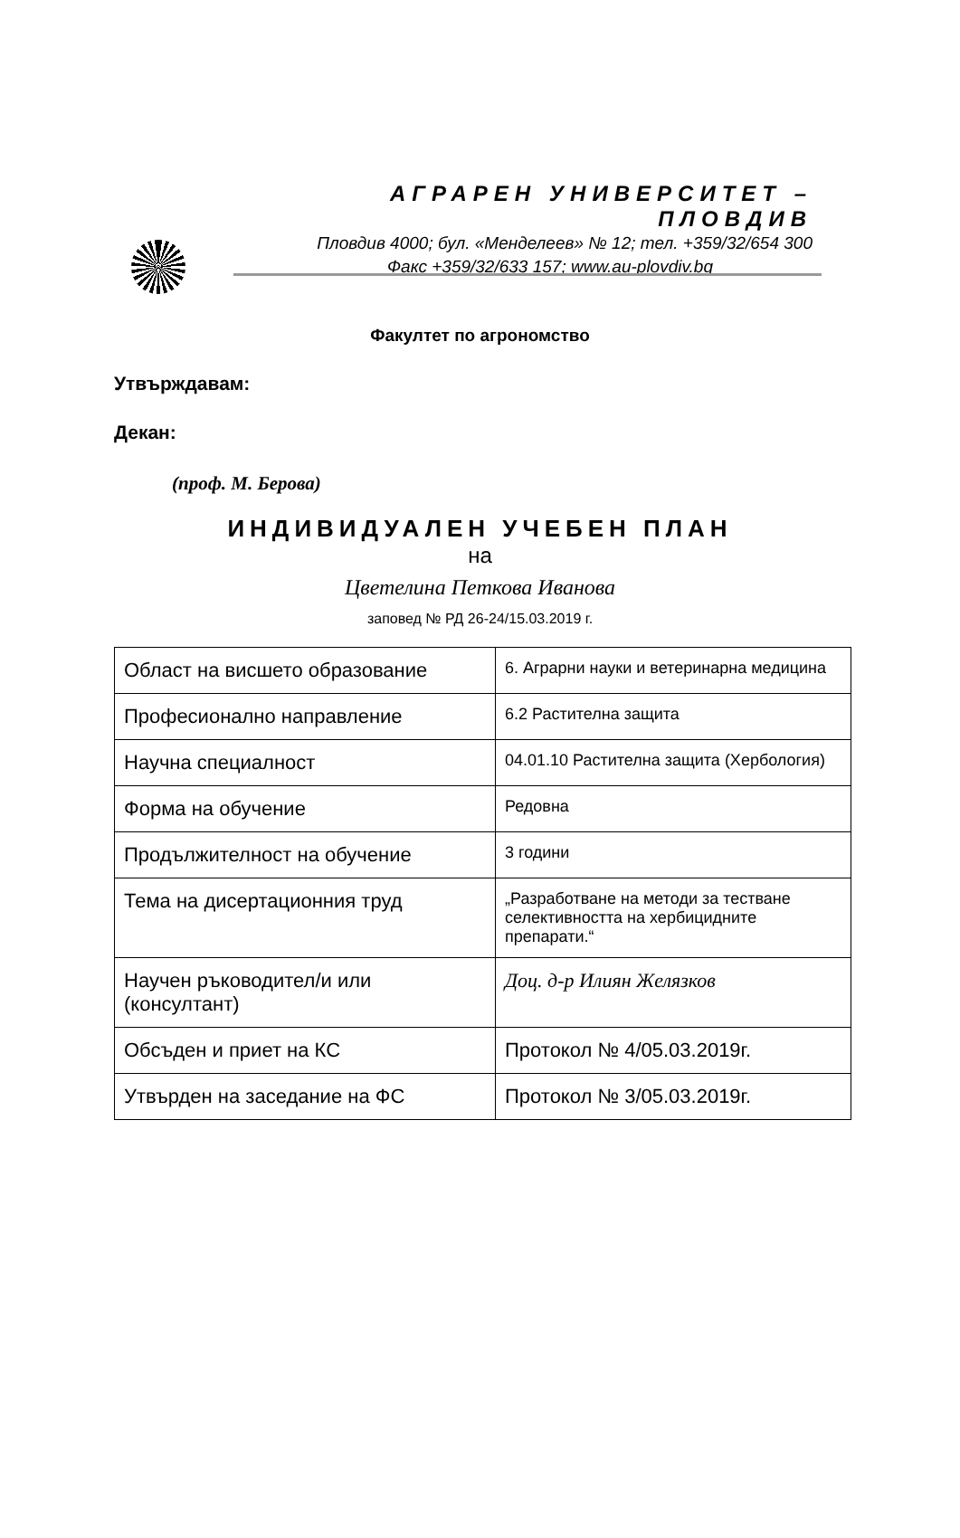АГРАРЕН УНИВЕРСИТЕТ – ПЛОВДИВ
Пловдив 4000; бул. «Менделеев» № 12; тел. +359/32/654 300
Факс +359/32/633 157; www.au-plovdiv.bg
Факултет по агрономство
Утвърждавам:
Декан:
(проф. М. Берова)
ИНДИВИДУАЛЕН УЧЕБЕН ПЛАН
на
Цветелина Петкова Иванова
заповед № РД 26-24/15.03.2019 г.
| Област на висшето образование | 6. Аграрни науки и ветеринарна медицина |
| Професионално направление | 6.2 Растителна защита |
| Научна специалност | 04.01.10 Растителна защита (Хербология) |
| Форма на обучение | Редовна |
| Продължителност на обучение | 3 години |
| Тема на дисертационния труд | „Разработване на методи за тестване селективността на хербицидните препарати.“ |
| Научен ръководител/и или (консултант) | Доц. д-р Илиян Желязков |
| Обсъден и приет на КС | Протокол № 4/05.03.2019г. |
| Утвърден на заседание на ФС | Протокол № 3/05.03.2019г. |